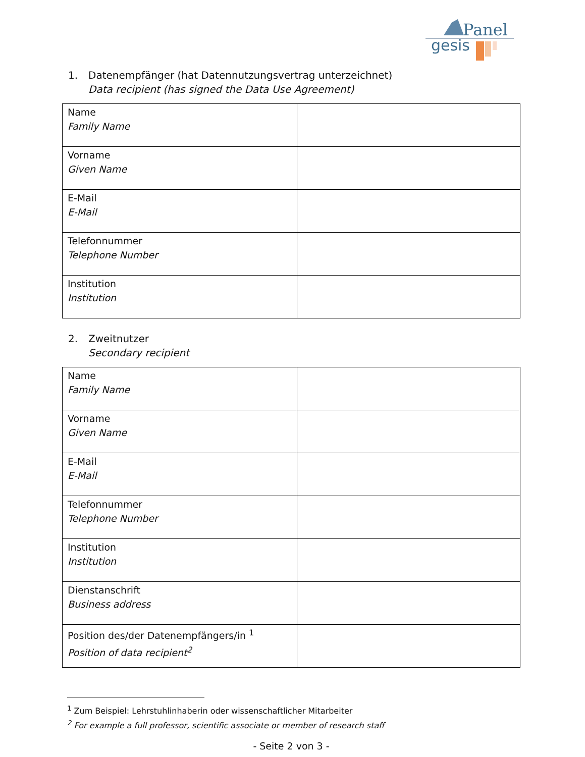Panel
gesis
1. Datenempfänger (hat Datennutzungsvertrag unterzeichnet)
Data recipient (has signed the Data Use Agreement)
| Name Family Name | |
| Vorname Given Name | |
| E-Mail E-Mail | |
| Telefonnummer Telephone Number | |
| Institution Institution | |
2. Zweitnutzer
Secondary recipient
| Name Family Name | |
| Vorname Given Name | |
| E-Mail E-Mail | |
| Telefonnummer Telephone Number | |
| Institution Institution | |
| Dienstanschrift Business address | |
| Position des/der Datenempfängers/in <sup>1</sup> Position of data recipient<sup>2</sup> | |
<sup>1</sup> Zum Beispiel: Lehrstuhlinhaberin oder wissenschaftlicher Mitarbeiter
<sup>2</sup> For example a full professor, scientific associate or member of research staff
- Seite 2 von 3 -